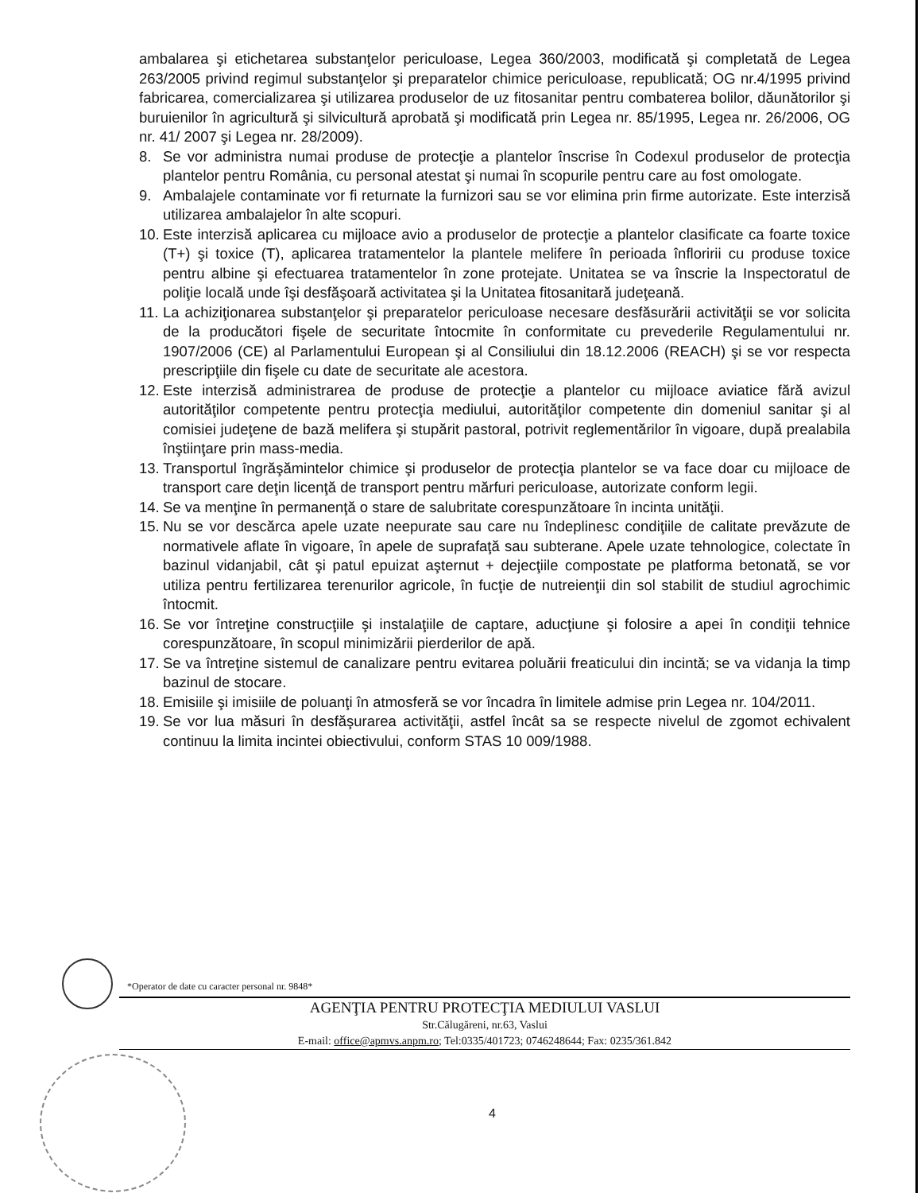ambalarea şi etichetarea substanţelor periculoase, Legea 360/2003, modificată şi completată de Legea 263/2005 privind regimul substanţelor şi preparatelor chimice periculoase, republicată; OG nr.4/1995 privind fabricarea, comercializarea şi utilizarea produselor de uz fitosanitar pentru combaterea bolilor, dăunătorilor şi buruienilor în agricultură şi silvicultură aprobată şi modificată prin Legea nr. 85/1995, Legea nr. 26/2006, OG nr. 41/ 2007 şi Legea nr. 28/2009).
8. Se vor administra numai produse de protecţie a plantelor înscrise în Codexul produselor de protecţia plantelor pentru România, cu personal atestat şi numai în scopurile pentru care au fost omologate.
9. Ambalajele contaminate vor fi returnate la furnizori sau se vor elimina prin firme autorizate. Este interzisă utilizarea ambalajelor în alte scopuri.
10. Este interzisă aplicarea cu mijloace avio a produselor de protecţie a plantelor clasificate ca foarte toxice (T+) şi toxice (T), aplicarea tratamentelor la plantele melifere în perioada înfloririi cu produse toxice pentru albine şi efectuarea tratamentelor în zone protejate. Unitatea se va înscrie la Inspectoratul de poliţie locală unde îşi desfăşoară activitatea şi la Unitatea fitosanitară judeţeană.
11. La achiziţionarea substanţelor şi preparatelor periculoase necesare desfăsurării activităţii se vor solicita de la producători fişele de securitate întocmite în conformitate cu prevederile Regulamentului nr. 1907/2006 (CE) al Parlamentului European şi al Consiliului din 18.12.2006 (REACH) şi se vor respecta prescripţiile din fişele cu date de securitate ale acestora.
12. Este interzisă administrarea de produse de protecţie a plantelor cu mijloace aviatice fără avizul autorităţilor competente pentru protecţia mediului, autorităţilor competente din domeniul sanitar şi al comisiei judeţene de bază melifera şi stupărit pastoral, potrivit reglementărilor în vigoare, după prealabila înştiinţare prin mass-media.
13. Transportul îngrăşămintelor chimice şi produselor de protecţia plantelor se va face doar cu mijloace de transport care deţin licenţă de transport pentru mărfuri periculoase, autorizate conform legii.
14. Se va menţine în permanenţă o stare de salubritate corespunzătoare în incinta unităţii.
15. Nu se vor descărca apele uzate neepurate sau care nu îndeplinesc condiţiile de calitate prevăzute de normativele aflate în vigoare, în apele de suprafaţă sau subterane. Apele uzate tehnologice, colectate în bazinul vidanjabil, cât şi patul epuizat aşternut + dejecţiile compostate pe platforma betonată, se vor utiliza pentru fertilizarea terenurilor agricole, în fucţie de nutreienţii din sol stabilit de studiul agrochimic întocmit.
16. Se vor întreţine construcţiile şi instalaţiile de captare, aducţiune şi folosire a apei în condiţii tehnice corespunzătoare, în scopul minimizării pierderilor de apă.
17. Se va întreţine sistemul de canalizare pentru evitarea poluării freaticului din incintă; se va vidanja la timp bazinul de stocare.
18. Emisiile şi imisiile de poluanţi în atmosferă se vor încadra în limitele admise prin Legea nr. 104/2011.
19. Se vor lua măsuri în desfăşurarea activităţii, astfel încât sa se respecte nivelul de zgomot echivalent continuu la limita incintei obiectivului, conform STAS 10 009/1988.
*Operator de date cu caracter personal nr. 9848*
AGENŢIA PENTRU PROTECŢIA MEDIULUI VASLUI
Str.Călugăreni, nr.63, Vaslui
E-mail: office@apmvs.anpm.ro; Tel:0335/401723; 0746248644; Fax: 0235/361.842
4